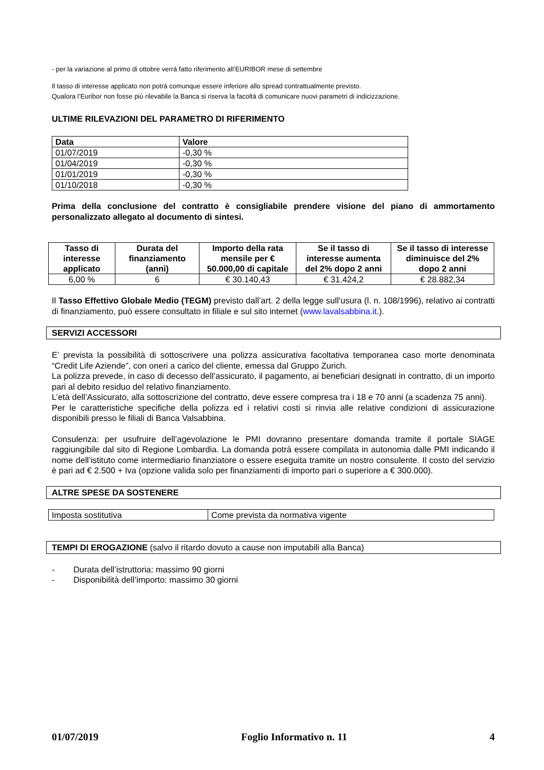- per la variazione al primo di ottobre verrà fatto riferimento all’EURIBOR mese di settembre
Il tasso di interesse applicato non potrà comunque essere inferiore allo spread contrattualmente previsto.
Qualora l’Euribor non fosse più rilevabile la Banca si riserva la facoltà di comunicare nuovi parametri di indicizzazione.
ULTIME RILEVAZIONI DEL PARAMETRO DI RIFERIMENTO
| Data | Valore |
| --- | --- |
| 01/07/2019 | -0,30 % |
| 01/04/2019 | -0,30 % |
| 01/01/2019 | -0,30 % |
| 01/10/2018 | -0,30 % |
Prima della conclusione del contratto è consigliabile prendere visione del piano di ammortamento personalizzato allegato al documento di sintesi.
| Tasso di interesse applicato | Durata del finanziamento (anni) | Importo della rata mensile per € 50.000,00 di capitale | Se il tasso di interesse aumenta del 2% dopo 2 anni | Se il tasso di interesse diminuisce del 2% dopo 2 anni |
| --- | --- | --- | --- | --- |
| 6,00 % | 6 | € 30.140,43 | € 31.424,2 | € 28.882,34 |
Il Tasso Effettivo Globale Medio (TEGM) previsto dall’art. 2 della legge sull’usura (l. n. 108/1996), relativo ai contratti di finanziamento, può essere consultato in filiale e sul sito internet (www.lavalsabbina.it.).
SERVIZI ACCESSORI
E’ prevista la possibilità di sottoscrivere una polizza assicurativa facoltativa temporanea caso morte denominata “Credit Life Aziende”, con oneri a carico del cliente, emessa dal Gruppo Zurich.
La polizza prevede, in caso di decesso dell’assicurato, il pagamento, ai beneficiari designati in contratto, di un importo pari al debito residuo del relativo finanziamento.
L’età dell’Assicurato, alla sottoscrizione del contratto, deve essere compresa tra i 18 e 70 anni (a scadenza 75 anni).
Per le caratteristiche specifiche della polizza ed i relativi costi si rinvia alle relative condizioni di assicurazione disponibili presso le filiali di Banca Valsabbina.
Consulenza: per usufruire dell’agevolazione le PMI dovranno presentare domanda tramite il portale SIAGE raggiungibile dal sito di Regione Lombardia. La domanda potrà essere compilata in autonomia dalle PMI indicando il nome dell’istituto come intermediario finanziatore o essere eseguita tramite un nostro consulente. Il costo del servizio è pari ad € 2.500 + Iva (opzione valida solo per finanziamenti di importo pari o superiore a € 300.000).
ALTRE SPESE DA SOSTENERE
| Imposta sostitutiva | Come prevista da normativa vigente |
TEMPI DI EROGAZIONE (salvo il ritardo dovuto a cause non imputabili alla Banca)
- Durata dell’istruttoria: massimo 90 giorni
- Disponibilità dell’importo: massimo 30 giorni
01/07/2019 Foglio Informativo n. 11 4